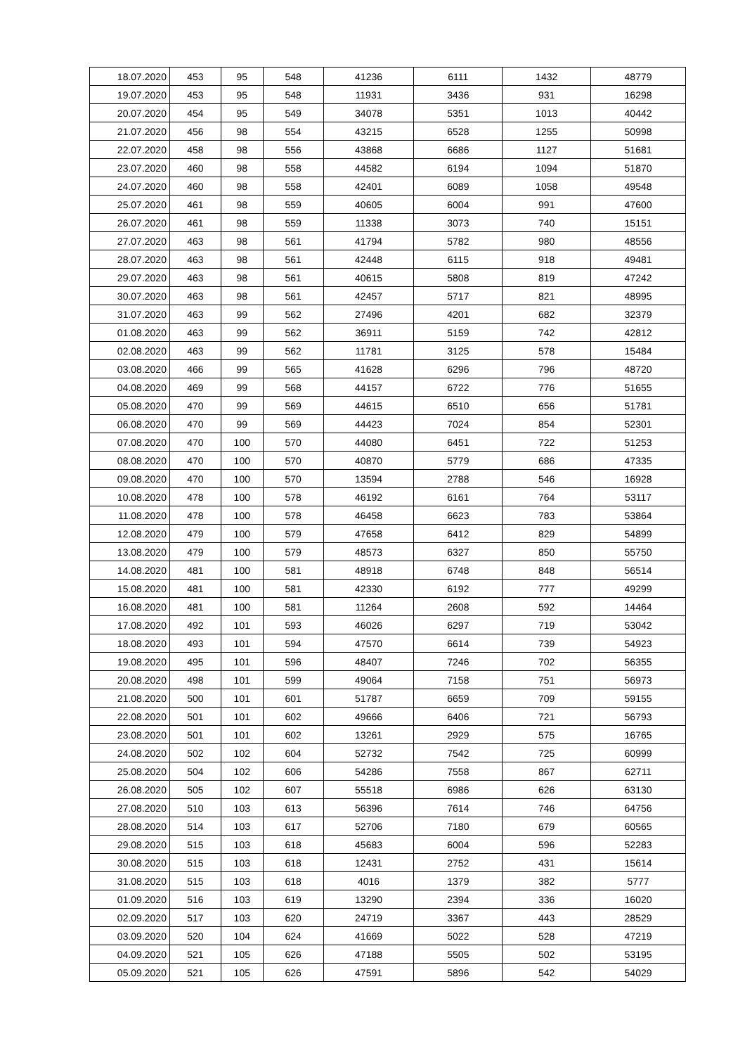| 18.07.2020 | 453 | 95 | 548 | 41236 | 6111 | 1432 | 48779 |
| 19.07.2020 | 453 | 95 | 548 | 11931 | 3436 | 931 | 16298 |
| 20.07.2020 | 454 | 95 | 549 | 34078 | 5351 | 1013 | 40442 |
| 21.07.2020 | 456 | 98 | 554 | 43215 | 6528 | 1255 | 50998 |
| 22.07.2020 | 458 | 98 | 556 | 43868 | 6686 | 1127 | 51681 |
| 23.07.2020 | 460 | 98 | 558 | 44582 | 6194 | 1094 | 51870 |
| 24.07.2020 | 460 | 98 | 558 | 42401 | 6089 | 1058 | 49548 |
| 25.07.2020 | 461 | 98 | 559 | 40605 | 6004 | 991 | 47600 |
| 26.07.2020 | 461 | 98 | 559 | 11338 | 3073 | 740 | 15151 |
| 27.07.2020 | 463 | 98 | 561 | 41794 | 5782 | 980 | 48556 |
| 28.07.2020 | 463 | 98 | 561 | 42448 | 6115 | 918 | 49481 |
| 29.07.2020 | 463 | 98 | 561 | 40615 | 5808 | 819 | 47242 |
| 30.07.2020 | 463 | 98 | 561 | 42457 | 5717 | 821 | 48995 |
| 31.07.2020 | 463 | 99 | 562 | 27496 | 4201 | 682 | 32379 |
| 01.08.2020 | 463 | 99 | 562 | 36911 | 5159 | 742 | 42812 |
| 02.08.2020 | 463 | 99 | 562 | 11781 | 3125 | 578 | 15484 |
| 03.08.2020 | 466 | 99 | 565 | 41628 | 6296 | 796 | 48720 |
| 04.08.2020 | 469 | 99 | 568 | 44157 | 6722 | 776 | 51655 |
| 05.08.2020 | 470 | 99 | 569 | 44615 | 6510 | 656 | 51781 |
| 06.08.2020 | 470 | 99 | 569 | 44423 | 7024 | 854 | 52301 |
| 07.08.2020 | 470 | 100 | 570 | 44080 | 6451 | 722 | 51253 |
| 08.08.2020 | 470 | 100 | 570 | 40870 | 5779 | 686 | 47335 |
| 09.08.2020 | 470 | 100 | 570 | 13594 | 2788 | 546 | 16928 |
| 10.08.2020 | 478 | 100 | 578 | 46192 | 6161 | 764 | 53117 |
| 11.08.2020 | 478 | 100 | 578 | 46458 | 6623 | 783 | 53864 |
| 12.08.2020 | 479 | 100 | 579 | 47658 | 6412 | 829 | 54899 |
| 13.08.2020 | 479 | 100 | 579 | 48573 | 6327 | 850 | 55750 |
| 14.08.2020 | 481 | 100 | 581 | 48918 | 6748 | 848 | 56514 |
| 15.08.2020 | 481 | 100 | 581 | 42330 | 6192 | 777 | 49299 |
| 16.08.2020 | 481 | 100 | 581 | 11264 | 2608 | 592 | 14464 |
| 17.08.2020 | 492 | 101 | 593 | 46026 | 6297 | 719 | 53042 |
| 18.08.2020 | 493 | 101 | 594 | 47570 | 6614 | 739 | 54923 |
| 19.08.2020 | 495 | 101 | 596 | 48407 | 7246 | 702 | 56355 |
| 20.08.2020 | 498 | 101 | 599 | 49064 | 7158 | 751 | 56973 |
| 21.08.2020 | 500 | 101 | 601 | 51787 | 6659 | 709 | 59155 |
| 22.08.2020 | 501 | 101 | 602 | 49666 | 6406 | 721 | 56793 |
| 23.08.2020 | 501 | 101 | 602 | 13261 | 2929 | 575 | 16765 |
| 24.08.2020 | 502 | 102 | 604 | 52732 | 7542 | 725 | 60999 |
| 25.08.2020 | 504 | 102 | 606 | 54286 | 7558 | 867 | 62711 |
| 26.08.2020 | 505 | 102 | 607 | 55518 | 6986 | 626 | 63130 |
| 27.08.2020 | 510 | 103 | 613 | 56396 | 7614 | 746 | 64756 |
| 28.08.2020 | 514 | 103 | 617 | 52706 | 7180 | 679 | 60565 |
| 29.08.2020 | 515 | 103 | 618 | 45683 | 6004 | 596 | 52283 |
| 30.08.2020 | 515 | 103 | 618 | 12431 | 2752 | 431 | 15614 |
| 31.08.2020 | 515 | 103 | 618 | 4016 | 1379 | 382 | 5777 |
| 01.09.2020 | 516 | 103 | 619 | 13290 | 2394 | 336 | 16020 |
| 02.09.2020 | 517 | 103 | 620 | 24719 | 3367 | 443 | 28529 |
| 03.09.2020 | 520 | 104 | 624 | 41669 | 5022 | 528 | 47219 |
| 04.09.2020 | 521 | 105 | 626 | 47188 | 5505 | 502 | 53195 |
| 05.09.2020 | 521 | 105 | 626 | 47591 | 5896 | 542 | 54029 |